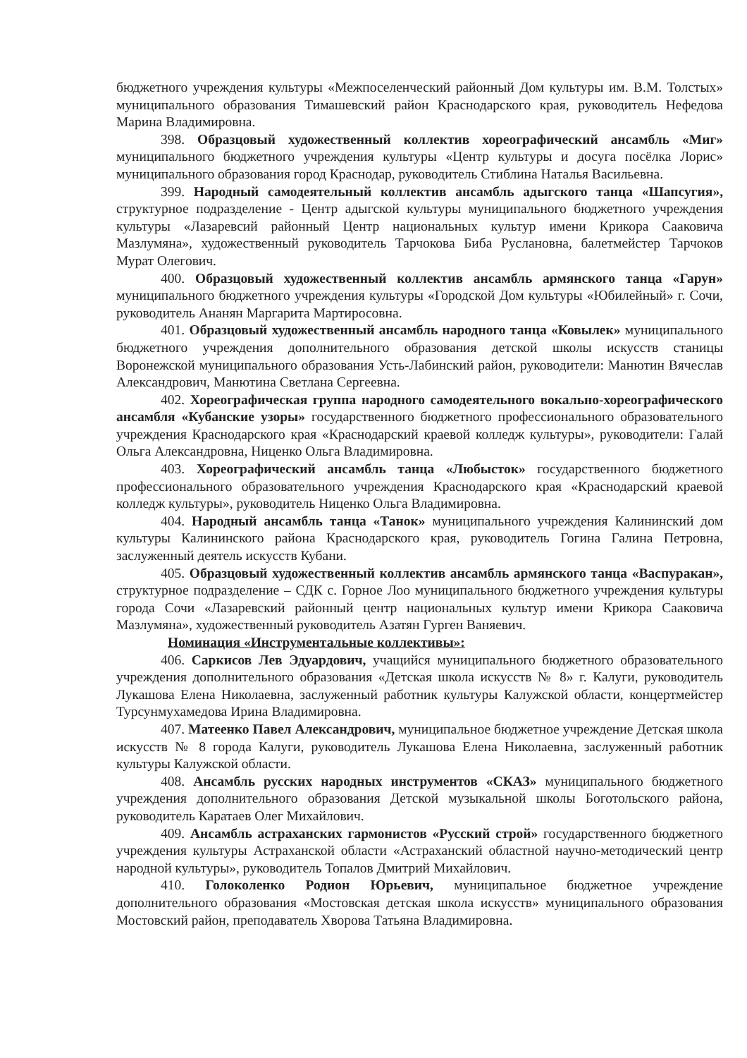бюджетного учреждения культуры «Межпоселенческий районный Дом культуры им. В.М. Толстых» муниципального образования Тимашевский район Краснодарского края, руководитель Нефедова Марина Владимировна.
398. Образцовый художественный коллектив хореографический ансамбль «Миг» муниципального бюджетного учреждения культуры «Центр культуры и досуга посёлка Лорис» муниципального образования город Краснодар, руководитель Стиблина Наталья Васильевна.
399. Народный самодеятельный коллектив ансамбль адыгского танца «Шапсугия», структурное подразделение - Центр адыгской культуры муниципального бюджетного учреждения культуры «Лазаревсий районный Центр национальных культур имени Крикора Сааковича Мазлумяна», художественный руководитель Тарчокова Биба Руслановна, балетмейстер Тарчоков Мурат Олегович.
400. Образцовый художественный коллектив ансамбль армянского танца «Гарун» муниципального бюджетного учреждения культуры «Городской Дом культуры «Юбилейный» г. Сочи, руководитель Ананян Маргарита Мартиросовна.
401. Образцовый художественный ансамбль народного танца «Ковылек» муниципального бюджетного учреждения дополнительного образования детской школы искусств станицы Воронежской муниципального образования Усть-Лабинский район, руководители: Манютин Вячеслав Александрович, Манютина Светлана Сергеевна.
402. Хореографическая группа народного самодеятельного вокально-хореографического ансамбля «Кубанские узоры» государственного бюджетного профессионального образовательного учреждения Краснодарского края «Краснодарский краевой колледж культуры», руководители: Галай Ольга Александровна, Ниценко Ольга Владимировна.
403. Хореографический ансамбль танца «Любысток» государственного бюджетного профессионального образовательного учреждения Краснодарского края «Краснодарский краевой колледж культуры», руководитель Ниценко Ольга Владимировна.
404. Народный ансамбль танца «Танок» муниципального учреждения Калининский дом культуры Калининского района Краснодарского края, руководитель Гогина Галина Петровна, заслуженный деятель искусств Кубани.
405. Образцовый художественный коллектив ансамбль армянского танца «Васпуракан», структурное подразделение – СДК с. Горное Лоо муниципального бюджетного учреждения культуры города Сочи «Лазаревский районный центр национальных культур имени Крикора Сааковича Мазлумяна», художественный руководитель Азатян Гурген Ваняевич.
Номинация «Инструментальные коллективы»:
406. Саркисов Лев Эдуардович, учащийся муниципального бюджетного образовательного учреждения дополнительного образования «Детская школа искусств № 8» г. Калуги, руководитель Лукашова Елена Николаевна, заслуженный работник культуры Калужской области, концертмейстер Турсунмухамедова Ирина Владимировна.
407. Матеенко Павел Александрович, муниципальное бюджетное учреждение Детская школа искусств № 8 города Калуги, руководитель Лукашова Елена Николаевна, заслуженный работник культуры Калужской области.
408. Ансамбль русских народных инструментов «СКАЗ» муниципального бюджетного учреждения дополнительного образования Детской музыкальной школы Боготольского района, руководитель Каратаев Олег Михайлович.
409. Ансамбль астраханских гармонистов «Русский строй» государственного бюджетного учреждения культуры Астраханской области «Астраханский областной научно-методический центр народной культуры», руководитель Топалов Дмитрий Михайлович.
410. Голоколенко Родион Юрьевич, муниципальное бюджетное учреждение дополнительного образования «Мостовская детская школа искусств» муниципального образования Мостовский район, преподаватель Хворова Татьяна Владимировна.